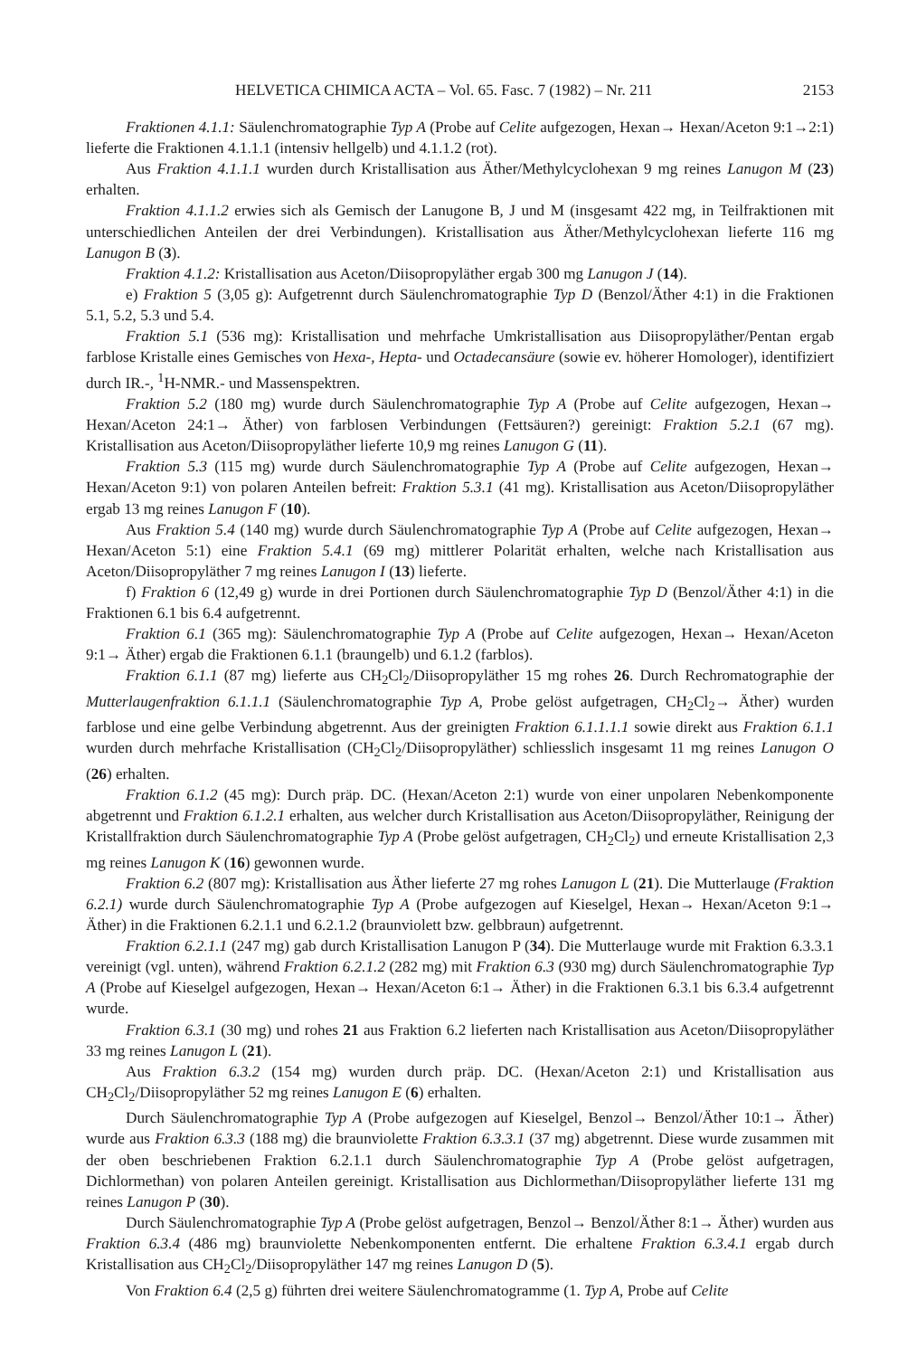HELVETICA CHIMICA ACTA – Vol. 65. Fasc. 7 (1982) – Nr. 211 2153
Fraktionen 4.1.1: Säulenchromatographie Typ A (Probe auf Celite aufgezogen, Hexan→ Hexan/Aceton 9:1→2:1) lieferte die Fraktionen 4.1.1.1 (intensiv hellgelb) und 4.1.1.2 (rot).
Aus Fraktion 4.1.1.1 wurden durch Kristallisation aus Äther/Methylcyclohexan 9 mg reines Lanugon M (23) erhalten.
Fraktion 4.1.1.2 erwies sich als Gemisch der Lanugone B, J und M (insgesamt 422 mg, in Teilfraktionen mit unterschiedlichen Anteilen der drei Verbindungen). Kristallisation aus Äther/Methylcyclohexan lieferte 116 mg Lanugon B (3).
Fraktion 4.1.2: Kristallisation aus Aceton/Diisopropyläther ergab 300 mg Lanugon J (14).
e) Fraktion 5 (3,05 g): Aufgetrennt durch Säulenchromatographie Typ D (Benzol/Äther 4:1) in die Fraktionen 5.1, 5.2, 5.3 und 5.4.
Fraktion 5.1 (536 mg): Kristallisation und mehrfache Umkristallisation aus Diisopropyläther/Pentan ergab farblose Kristalle eines Gemisches von Hexa-, Hepta- und Octadecansäure (sowie ev. höherer Homologer), identifiziert durch IR.-, <sup>1</sup>H-NMR.- und Massenspektren.
Fraktion 5.2 (180 mg) wurde durch Säulenchromatographie Typ A (Probe auf Celite aufgezogen, Hexan→ Hexan/Aceton 24:1→ Äther) von farblosen Verbindungen (Fettsäuren?) gereinigt: Fraktion 5.2.1 (67 mg). Kristallisation aus Aceton/Diisopropyläther lieferte 10,9 mg reines Lanugon G (11).
Fraktion 5.3 (115 mg) wurde durch Säulenchromatographie Typ A (Probe auf Celite aufgezogen, Hexan→ Hexan/Aceton 9:1) von polaren Anteilen befreit: Fraktion 5.3.1 (41 mg). Kristallisation aus Aceton/Diisopropyläther ergab 13 mg reines Lanugon F (10).
Aus Fraktion 5.4 (140 mg) wurde durch Säulenchromatographie Typ A (Probe auf Celite aufgezogen, Hexan→ Hexan/Aceton 5:1) eine Fraktion 5.4.1 (69 mg) mittlerer Polarität erhalten, welche nach Kristallisation aus Aceton/Diisopropyläther 7 mg reines Lanugon I (13) lieferte.
f) Fraktion 6 (12,49 g) wurde in drei Portionen durch Säulenchromatographie Typ D (Benzol/Äther 4:1) in die Fraktionen 6.1 bis 6.4 aufgetrennt.
Fraktion 6.1 (365 mg): Säulenchromatographie Typ A (Probe auf Celite aufgezogen, Hexan→ Hexan/Aceton 9:1→ Äther) ergab die Fraktionen 6.1.1 (braungelb) und 6.1.2 (farblos).
Fraktion 6.1.1 (87 mg) lieferte aus CH<sub>2</sub>Cl<sub>2</sub>/Diisopropyläther 15 mg rohes 26. Durch Rechromatographie der Mutterlaugenfraktion 6.1.1.1 (Säulenchromatographie Typ A, Probe gelöst aufgetragen, CH<sub>2</sub>Cl<sub>2</sub>→ Äther) wurden farblose und eine gelbe Verbindung abgetrennt. Aus der greinigten Fraktion 6.1.1.1.1 sowie direkt aus Fraktion 6.1.1 wurden durch mehrfache Kristallisation (CH<sub>2</sub>Cl<sub>2</sub>/Diisopropyläther) schliesslich insgesamt 11 mg reines Lanugon O (26) erhalten.
Fraktion 6.1.2 (45 mg): Durch präp. DC. (Hexan/Aceton 2:1) wurde von einer unpolaren Nebenkomponente abgetrennt und Fraktion 6.1.2.1 erhalten, aus welcher durch Kristallisation aus Aceton/Diisopropyläther, Reinigung der Kristallfraktion durch Säulenchromatographie Typ A (Probe gelöst aufgetragen, CH<sub>2</sub>Cl<sub>2</sub>) und erneute Kristallisation 2,3 mg reines Lanugon K (16) gewonnen wurde.
Fraktion 6.2 (807 mg): Kristallisation aus Äther lieferte 27 mg rohes Lanugon L (21). Die Mutterlauge (Fraktion 6.2.1) wurde durch Säulenchromatographie Typ A (Probe aufgezogen auf Kieselgel, Hexan→ Hexan/Aceton 9:1→ Äther) in die Fraktionen 6.2.1.1 und 6.2.1.2 (braunviolett bzw. gelbbraun) aufgetrennt.
Fraktion 6.2.1.1 (247 mg) gab durch Kristallisation Lanugon P (34). Die Mutterlauge wurde mit Fraktion 6.3.3.1 vereinigt (vgl. unten), während Fraktion 6.2.1.2 (282 mg) mit Fraktion 6.3 (930 mg) durch Säulenchromatographie Typ A (Probe auf Kieselgel aufgezogen, Hexan→ Hexan/Aceton 6:1→ Äther) in die Fraktionen 6.3.1 bis 6.3.4 aufgetrennt wurde.
Fraktion 6.3.1 (30 mg) und rohes 21 aus Fraktion 6.2 lieferten nach Kristallisation aus Aceton/Diisopropyläther 33 mg reines Lanugon L (21).
Aus Fraktion 6.3.2 (154 mg) wurden durch präp. DC. (Hexan/Aceton 2:1) und Kristallisation aus CH<sub>2</sub>Cl<sub>2</sub>/Diisopropyläther 52 mg reines Lanugon E (6) erhalten.
Durch Säulenchromatographie Typ A (Probe aufgezogen auf Kieselgel, Benzol→ Benzol/Äther 10:1→ Äther) wurde aus Fraktion 6.3.3 (188 mg) die braunviolette Fraktion 6.3.3.1 (37 mg) abgetrennt. Diese wurde zusammen mit der oben beschriebenen Fraktion 6.2.1.1 durch Säulenchromatographie Typ A (Probe gelöst aufgetragen, Dichlormethan) von polaren Anteilen gereinigt. Kristallisation aus Dichlormethan/Diisopropyläther lieferte 131 mg reines Lanugon P (30).
Durch Säulenchromatographie Typ A (Probe gelöst aufgetragen, Benzol→ Benzol/Äther 8:1→ Äther) wurden aus Fraktion 6.3.4 (486 mg) braunviolette Nebenkomponenten entfernt. Die erhaltene Fraktion 6.3.4.1 ergab durch Kristallisation aus CH<sub>2</sub>Cl<sub>2</sub>/Diisopropyläther 147 mg reines Lanugon D (5).
Von Fraktion 6.4 (2,5 g) führten drei weitere Säulenchromatogramme (1. Typ A, Probe auf Celite